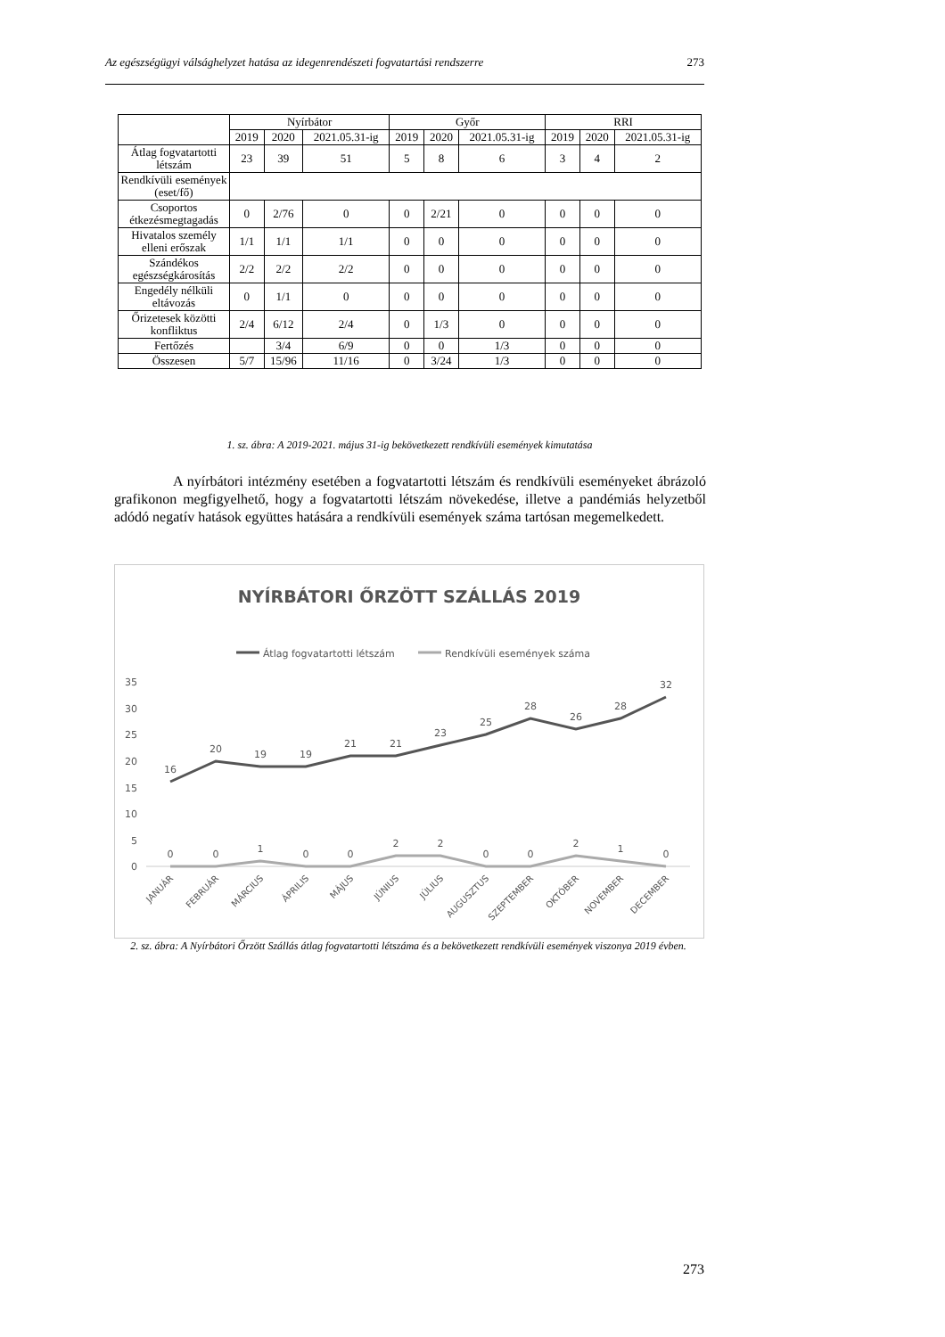Az egészségügyi válsághelyzet hatása az idegenrendészeti fogvatartási rendszerre 273
| | Nyírbátor | | | Győr | | | RRI | | |
| --- | --- | --- | --- | --- | --- | --- | --- | --- | --- |
| | 2019 | 2020 | 2021.05.31-ig | 2019 | 2020 | 2021.05.31-ig | 2019 | 2020 | 2021.05.31-ig |
| Átlag fogvatartotti létszám | 23 | 39 | 51 | 5 | 8 | 6 | 3 | 4 | 2 |
| Rendkívüli események (eset/fő) | | | | | | | | | |
| Csoportos étkezésmegtagadás | 0 | 2/76 | 0 | 0 | 2/21 | 0 | 0 | 0 | 0 |
| Hivatalos személy elleni erőszak | 1/1 | 1/1 | 1/1 | 0 | 0 | 0 | 0 | 0 | 0 |
| Szándékos egészségkárosítás | 2/2 | 2/2 | 2/2 | 0 | 0 | 0 | 0 | 0 | 0 |
| Engedély nélküli eltávozás | 0 | 1/1 | 0 | 0 | 0 | 0 | 0 | 0 | 0 |
| Őrizetesek közötti konfliktus | 2/4 | 6/12 | 2/4 | 0 | 1/3 | 0 | 0 | 0 | 0 |
| Fertőzés | | 3/4 | 6/9 | 0 | 0 | 1/3 | 0 | 0 | 0 |
| Összesen | 5/7 | 15/96 | 11/16 | 0 | 3/24 | 1/3 | 0 | 0 | 0 |
1. sz. ábra: A 2019-2021. május 31-ig bekövetkezett rendkívüli események kimutatása
A nyírbátori intézmény esetében a fogvatartotti létszám és rendkívüli eseményeket ábrázoló grafikonon megfigyelhető, hogy a fogvatartotti létszám növekedése, illetve a pandémiás helyzetből adódó negatív hatások együttes hatására a rendkívüli események száma tartósan megemelkedett.
NYÍRBÁTORI ŐRZÖTT SZÁLLÁS 2019
Átlag fogvatartotti létszám
Rendkívüli események száma
35
30
25
20
15
10
5
0
16
20
19
19
21
21
23
25
28
26
28
32
0
0
1
0
0
2
2
0
0
2
1
0
JANUÁR
FEBRUÁR
MÁRCIUS
ÁPRILIS
MÁJUS
JÚNIUS
JÚLIUS
AUGUSZTUS
SZEPTEMBER
OKTÓBER
NOVEMBER
DECEMBER
2. sz. ábra: A Nyírbátori Őrzött Szállás átlag fogvatartotti létszáma és a bekövetkezett rendkívüli események viszonya 2019 évben.
273